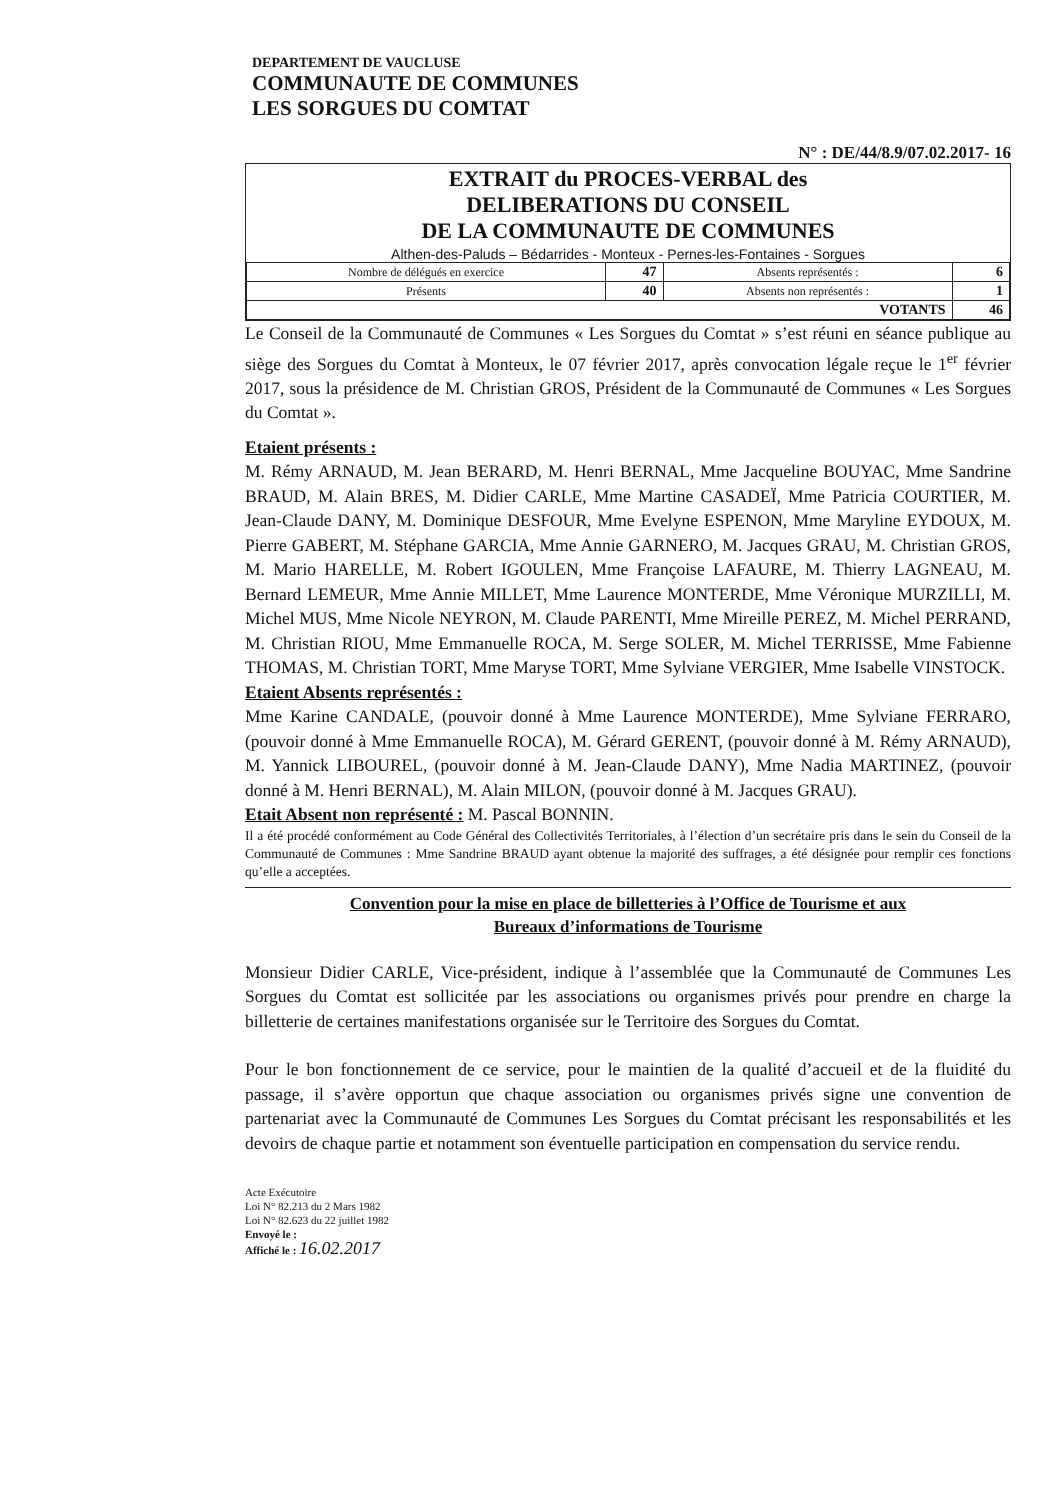DEPARTEMENT DE VAUCLUSE
COMMUNAUTE DE COMMUNES
LES SORGUES DU COMTAT
N° : DE/44/8.9/07.02.2017- 16
EXTRAIT du PROCES-VERBAL des
DELIBERATIONS DU CONSEIL
DE LA COMMUNAUTE DE COMMUNES
Althen-des-Paluds – Bédarrides - Monteux - Pernes-les-Fontaines - Sorgues
| Nombre de délégués en exercice | 47 | Absents représentés : | 6 |
| Présents | 40 | Absents non représentés : | 1 |
| VOTANTS | | | 46 |
Le Conseil de la Communauté de Communes « Les Sorgues du Comtat » s’est réuni en séance publique au siège des Sorgues du Comtat à Monteux, le 07 février 2017, après convocation légale reçue le 1<sup>er</sup> février 2017, sous la présidence de M. Christian GROS, Président de la Communauté de Communes « Les Sorgues du Comtat ».
Etaient présents :
M. Rémy ARNAUD, M. Jean BERARD, M. Henri BERNAL, Mme Jacqueline BOUYAC, Mme Sandrine BRAUD, M. Alain BRES, M. Didier CARLE, Mme Martine CASADEÏ, Mme Patricia COURTIER, M. Jean-Claude DANY, M. Dominique DESFOUR, Mme Evelyne ESPENON, Mme Maryline EYDOUX, M. Pierre GABERT, M. Stéphane GARCIA, Mme Annie GARNERO, M. Jacques GRAU, M. Christian GROS, M. Mario HARELLE, M. Robert IGOULEN, Mme Françoise LAFAURE, M. Thierry LAGNEAU, M. Bernard LEMEUR, Mme Annie MILLET, Mme Laurence MONTERDE, Mme Véronique MURZILLI, M. Michel MUS, Mme Nicole NEYRON, M. Claude PARENTI, Mme Mireille PEREZ, M. Michel PERRAND, M. Christian RIOU, Mme Emmanuelle ROCA, M. Serge SOLER, M. Michel TERRISSE, Mme Fabienne THOMAS, M. Christian TORT, Mme Maryse TORT, Mme Sylviane VERGIER, Mme Isabelle VINSTOCK.
Etaient Absents représentés :
Mme Karine CANDALE, (pouvoir donné à Mme Laurence MONTERDE), Mme Sylviane FERRARO, (pouvoir donné à Mme Emmanuelle ROCA), M. Gérard GERENT, (pouvoir donné à M. Rémy ARNAUD), M. Yannick LIBOUREL, (pouvoir donné à M. Jean-Claude DANY), Mme Nadia MARTINEZ, (pouvoir donné à M. Henri BERNAL), M. Alain MILON, (pouvoir donné à M. Jacques GRAU).
Etait Absent non représenté : M. Pascal BONNIN.
Il a été procédé conformément au Code Général des Collectivités Territoriales, à l’élection d’un secrétaire pris dans le sein du Conseil de la Communauté de Communes : Mme Sandrine BRAUD ayant obtenue la majorité des suffrages, a été désignée pour remplir ces fonctions qu’elle a acceptées.
Convention pour la mise en place de billetteries à l’Office de Tourisme et aux
Bureaux d’informations de Tourisme
Monsieur Didier CARLE, Vice-président, indique à l’assemblée que la Communauté de Communes Les Sorgues du Comtat est sollicitée par les associations ou organismes privés pour prendre en charge la billetterie de certaines manifestations organisée sur le Territoire des Sorgues du Comtat.
Pour le bon fonctionnement de ce service, pour le maintien de la qualité d’accueil et de la fluidité du passage, il s’avère opportun que chaque association ou organismes privés signe une convention de partenariat avec la Communauté de Communes Les Sorgues du Comtat précisant les responsabilités et les devoirs de chaque partie et notamment son éventuelle participation en compensation du service rendu.
Acte Exécutoire
Loi N° 82.213 du 2 Mars 1982
Loi N° 82.623 du 22 juillet 1982
Envoyé le :
Affiché le : 16.02.2017